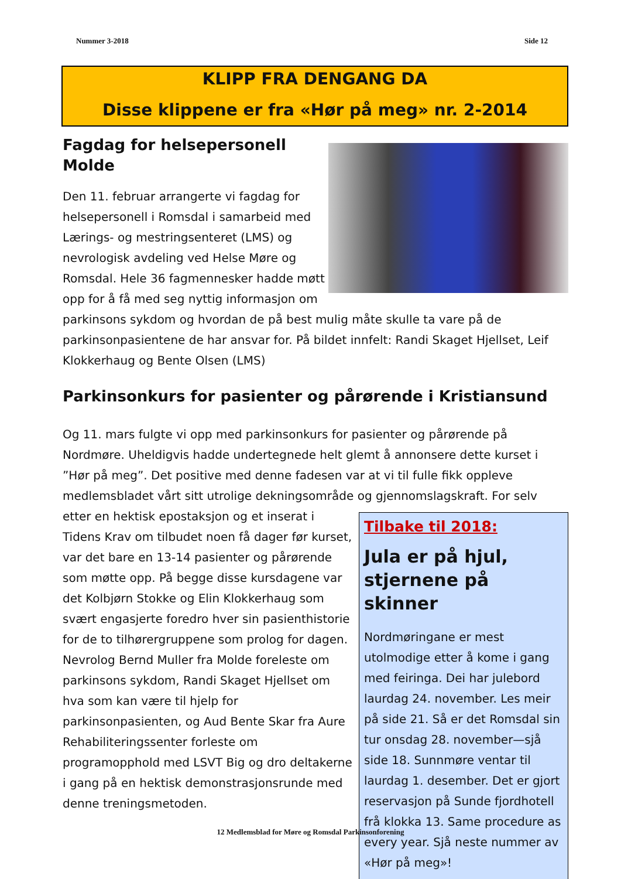Nummer 3-2018 Side 12
KLIPP FRA DENGANG DA
Disse klippene er fra «Hør på meg» nr. 2-2014
Fagdag for helsepersonell Molde
Den 11. februar arrangerte vi fagdag for helsepersonell i Romsdal i samarbeid med Lærings- og mestringsenteret (LMS) og nevrologisk avdeling ved Helse Møre og Romsdal. Hele 36 fagmennesker hadde møtt opp for å få med seg nyttig informasjon om parkinsons sykdom og hvordan de på best mulig måte skulle ta vare på de parkinsonpasientene de har ansvar for. På bildet innfelt: Randi Skaget Hjellset, Leif Klokkerhaug og Bente Olsen (LMS)
Parkinsonkurs for pasienter og pårørende i Kristiansund
Og 11. mars fulgte vi opp med parkinsonkurs for pasienter og pårørende på Nordmøre. Uheldigvis hadde undertegnede helt glemt å annonsere dette kurset i ”Hør på meg”. Det positive med denne fadesen var at vi til fulle fikk oppleve medlemsbladet vårt sitt utrolige dekningsområde og Tilbake til 2018:
Jula er på hjul, stjernene på skinner
Nordmøringane er mest utolmodige etter å kome i gang med feiringa. Dei har julebord laurdag 24. november. Les meir på side 21. Så er det Romsdal sin tur onsdag 28. november—sjå side 18. Sunnmøre ventar til laurdag 1. desember. Det er gjort reservasjon på Sunde fjordhotell frå klokka 13. Same procedure as every year. Sjå neste nummer av «Hør på meg»! gjennomslagskraft. For selv etter en hektisk epostaksjon og et inserat i Tidens Krav om tilbudet noen få dager før kurset, var det bare en 13-14 pasienter og pårørende som møtte opp. På begge disse kursdagene var det Kolbjørn Stokke og Elin Klokkerhaug som svært engasjerte foredro hver sin pasienthistorie for de to tilhørergruppene som prolog for dagen. Nevrolog Bernd Muller fra Molde foreleste om parkinsons sykdom, Randi Skaget Hjellset om hva som kan være til hjelp for parkinsonpasienten, og Aud Bente Skar fra Aure Rehabiliteringssenter forleste om programopphold med LSVT Big og dro deltakerne i gang på en hektisk demonstrasjonsrunde med denne treningsmetoden.
12 Medlemsblad for Møre og Romsdal Parkinsonforening